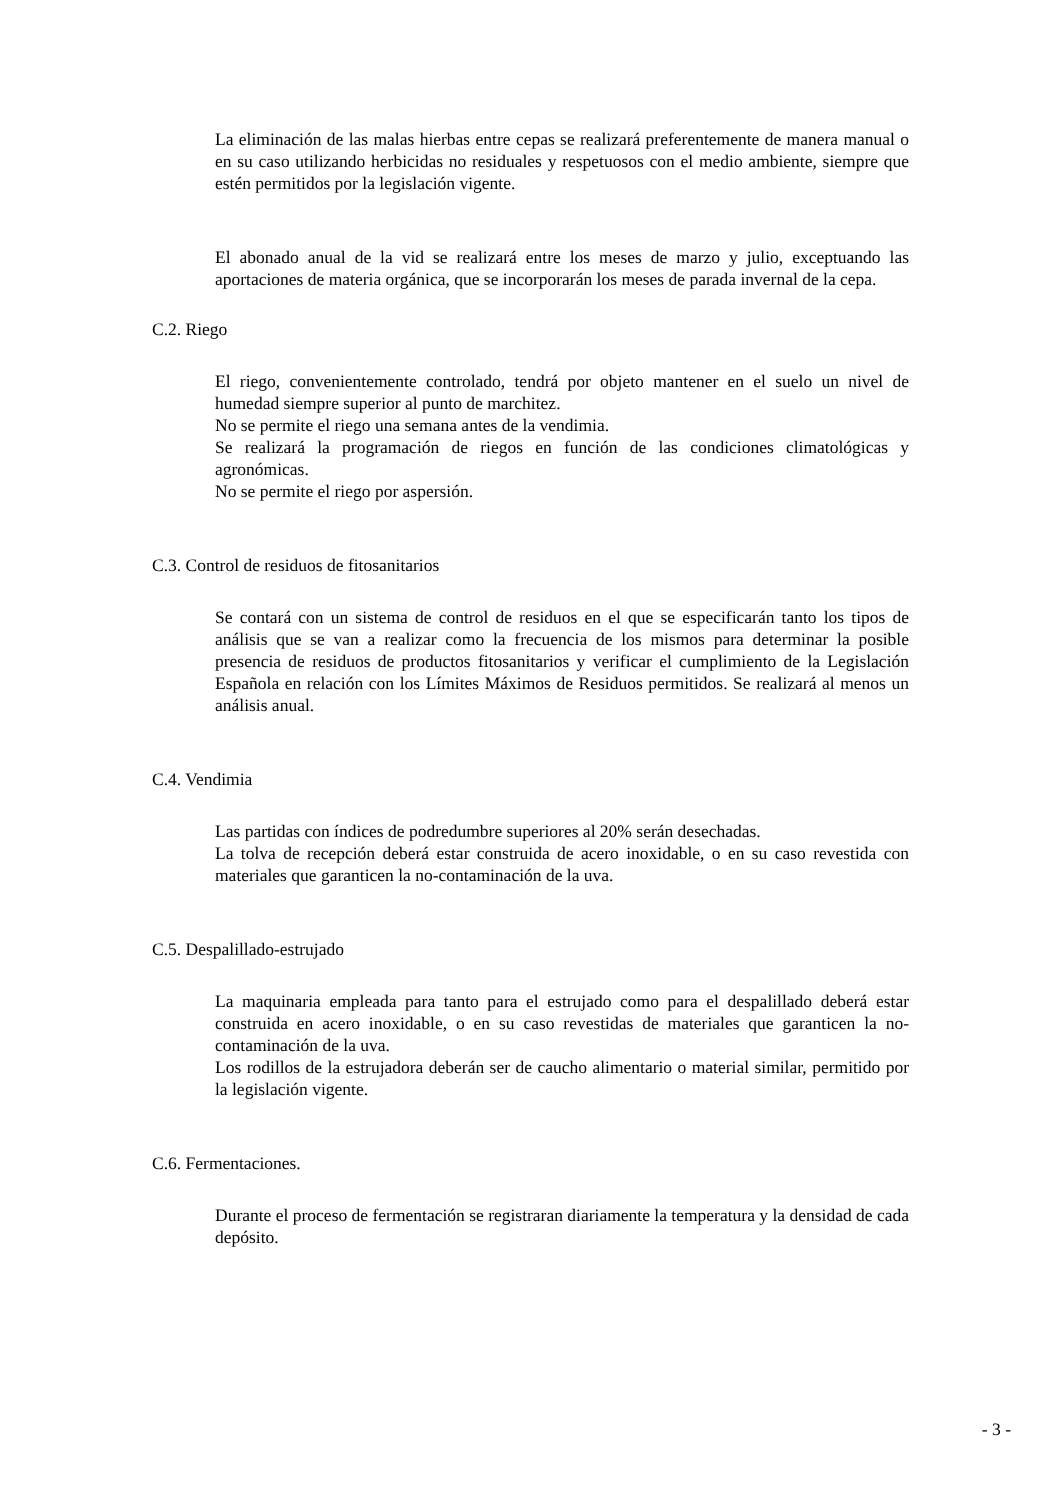La eliminación de las malas hierbas entre cepas se realizará preferentemente de manera manual o en su caso utilizando herbicidas no residuales y respetuosos con el medio ambiente, siempre que estén permitidos por la legislación vigente.
El abonado anual de la vid se realizará entre los meses de marzo y julio, exceptuando las aportaciones de materia orgánica, que se incorporarán los meses de parada invernal de la cepa.
C.2. Riego
El riego, convenientemente controlado, tendrá por objeto mantener en el suelo un nivel de humedad siempre superior al punto de marchitez.
No se permite el riego una semana antes de la vendimia.
Se realizará la programación de riegos en función de las condiciones climatológicas y agronómicas.
No se permite el riego por aspersión.
C.3. Control de residuos de fitosanitarios
Se contará con un sistema de control de residuos en el que se especificarán tanto los tipos de análisis que se van a realizar como la frecuencia de los mismos para determinar la posible presencia de residuos de productos fitosanitarios y verificar el cumplimiento de la Legislación Española en relación con los Límites Máximos de Residuos permitidos. Se realizará al menos un análisis anual.
C.4. Vendimia
Las partidas con índices de podredumbre superiores al 20% serán desechadas.
La tolva de recepción deberá estar construida de acero inoxidable, o en su caso revestida con materiales que garanticen la no-contaminación de la uva.
C.5. Despalillado-estrujado
La maquinaria empleada para tanto para el estrujado como para el despalillado deberá estar construida en acero inoxidable, o en su caso revestidas de materiales que garanticen la no-contaminación de la uva.
Los rodillos de la estrujadora deberán ser de caucho alimentario o material similar, permitido por la legislación vigente.
C.6. Fermentaciones.
Durante el proceso de fermentación se registraran diariamente la temperatura y la densidad de cada depósito.
- 3 -